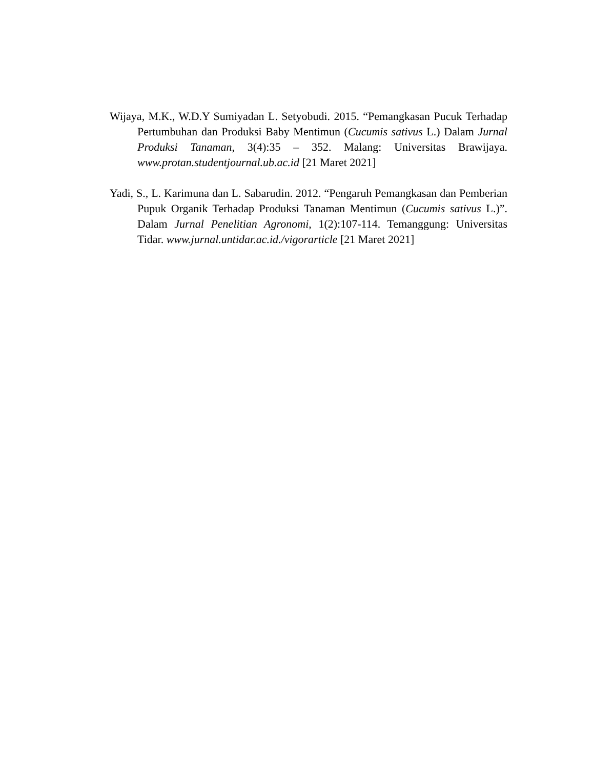Wijaya, M.K., W.D.Y Sumiyadan L. Setyobudi. 2015. “Pemangkasan Pucuk Terhadap Pertumbuhan dan Produksi Baby Mentimun (Cucumis sativus L.) Dalam Jurnal Produksi Tanaman, 3(4):35 – 352. Malang: Universitas Brawijaya. www.protan.studentjournal.ub.ac.id [21 Maret 2021]
Yadi, S., L. Karimuna dan L. Sabarudin. 2012. “Pengaruh Pemangkasan dan Pemberian Pupuk Organik Terhadap Produksi Tanaman Mentimun (Cucumis sativus L.)”. Dalam Jurnal Penelitian Agronomi, 1(2):107-114. Temanggung: Universitas Tidar. www.jurnal.untidar.ac.id./vigorarticle [21 Maret 2021]